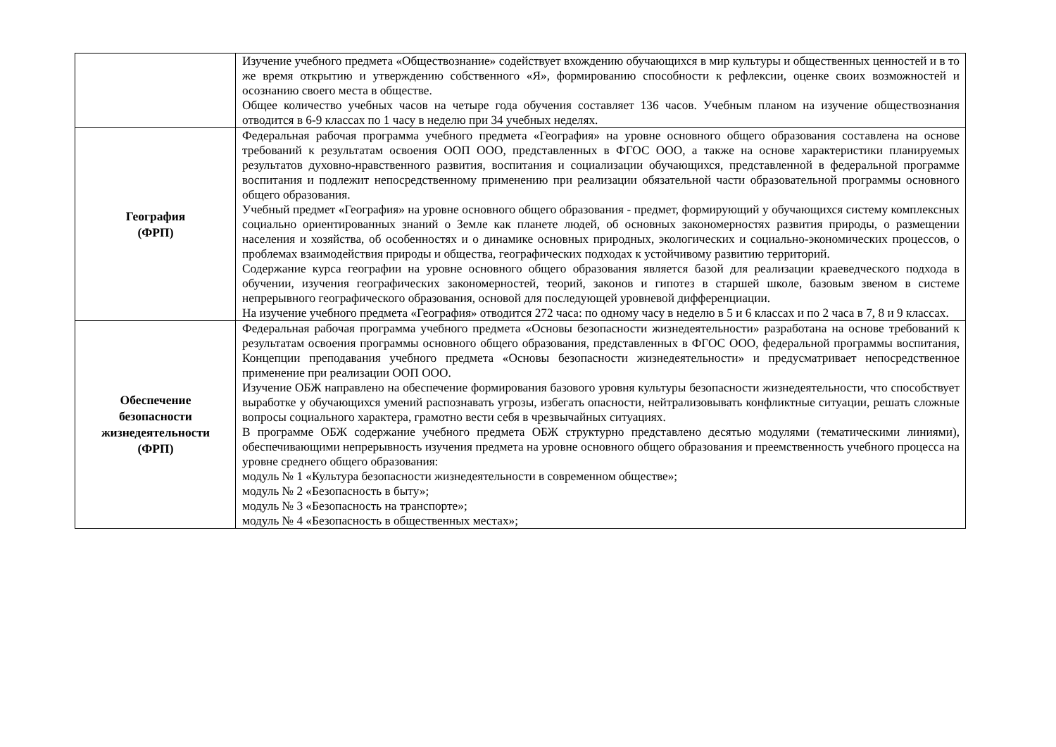| | Изучение учебного предмета «Обществознание» содействует вхождению обучающихся в мир культуры и общественных ценностей и в то же время открытию и утверждению собственного «Я», формированию способности к рефлексии, оценке своих возможностей и осознанию своего места в обществе. Общее количество учебных часов на четыре года обучения составляет 136 часов. Учебным планом на изучение обществознания отводится в 6-9 классах по 1 часу в неделю при 34 учебных неделях. |
| География (ФРП) | Федеральная рабочая программа учебного предмета «География» на уровне основного общего образования составлена на основе требований к результатам освоения ООП ООО, представленных в ФГОС ООО, а также на основе характеристики планируемых результатов духовно-нравственного развития, воспитания и социализации обучающихся, представленной в федеральной программе воспитания и подлежит непосредственному применению при реализации обязательной части образовательной программы основного общего образования. Учебный предмет «География» на уровне основного общего образования - предмет, формирующий у обучающихся систему комплексных социально ориентированных знаний о Земле как планете людей, об основных закономерностях развития природы, о размещении населения и хозяйства, об особенностях и о динамике основных природных, экологических и социально-экономических процессов, о проблемах взаимодействия природы и общества, географических подходах к устойчивому развитию территорий. Содержание курса географии на уровне основного общего образования является базой для реализации краеведческого подхода в обучении, изучения географических закономерностей, теорий, законов и гипотез в старшей школе, базовым звеном в системе непрерывного географического образования, основой для последующей уровневой дифференциации. На изучение учебного предмета «География» отводится 272 часа: по одному часу в неделю в 5 и 6 классах и по 2 часа в 7, 8 и 9 классах. |
| Обеспечение безопасности жизнедеятельности (ФРП) | Федеральная рабочая программа учебного предмета «Основы безопасности жизнедеятельности» разработана на основе требований к результатам освоения программы основного общего образования, представленных в ФГОС ООО, федеральной программы воспитания, Концепции преподавания учебного предмета «Основы безопасности жизнедеятельности» и предусматривает непосредственное применение при реализации ООП ООО. Изучение ОБЖ направлено на обеспечение формирования базового уровня культуры безопасности жизнедеятельности, что способствует выработке у обучающихся умений распознавать угрозы, избегать опасности, нейтрализовывать конфликтные ситуации, решать сложные вопросы социального характера, грамотно вести себя в чрезвычайных ситуациях. В программе ОБЖ содержание учебного предмета ОБЖ структурно представлено десятью модулями (тематическими линиями), обеспечивающими непрерывность изучения предмета на уровне основного общего образования и преемственность учебного процесса на уровне среднего общего образования: модуль № 1 «Культура безопасности жизнедеятельности в современном обществе»; модуль № 2 «Безопасность в быту»; модуль № 3 «Безопасность на транспорте»; модуль № 4 «Безопасность в общественных местах»; |